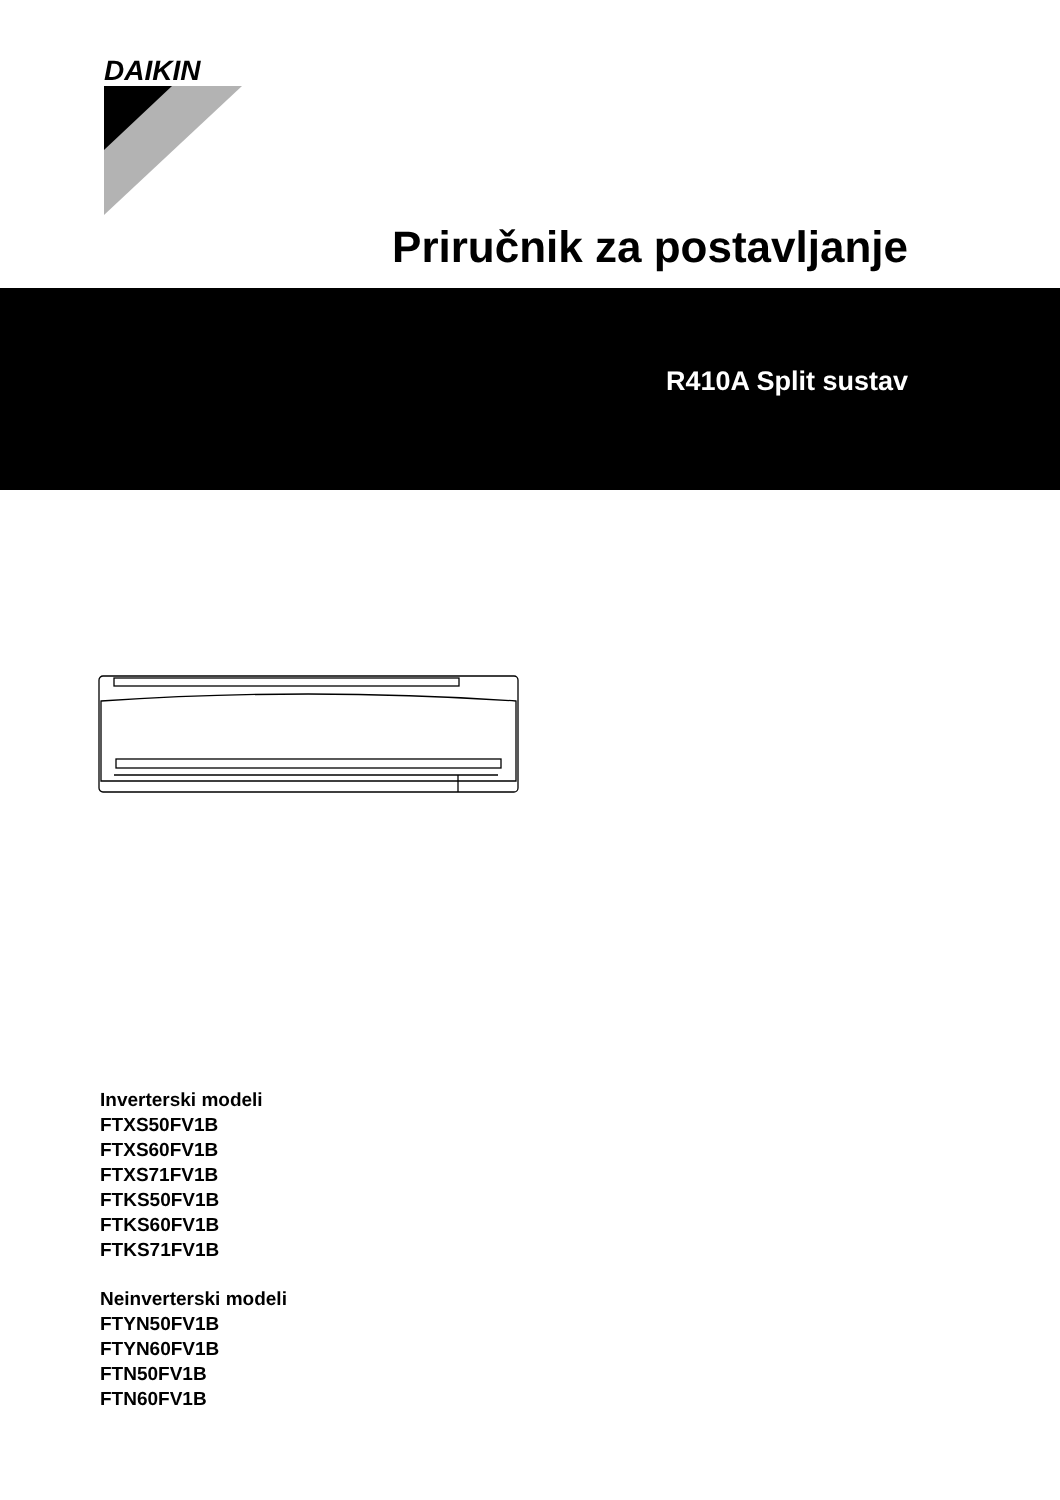DAIKIN
Priručnik za postavljanje
R410A Split sustav
Inverterski modeli
FTXS50FV1B
FTXS60FV1B
FTXS71FV1B
FTKS50FV1B
FTKS60FV1B
FTKS71FV1B
Neinverterski modeli
FTYN50FV1B
FTYN60FV1B
FTN50FV1B
FTN60FV1B